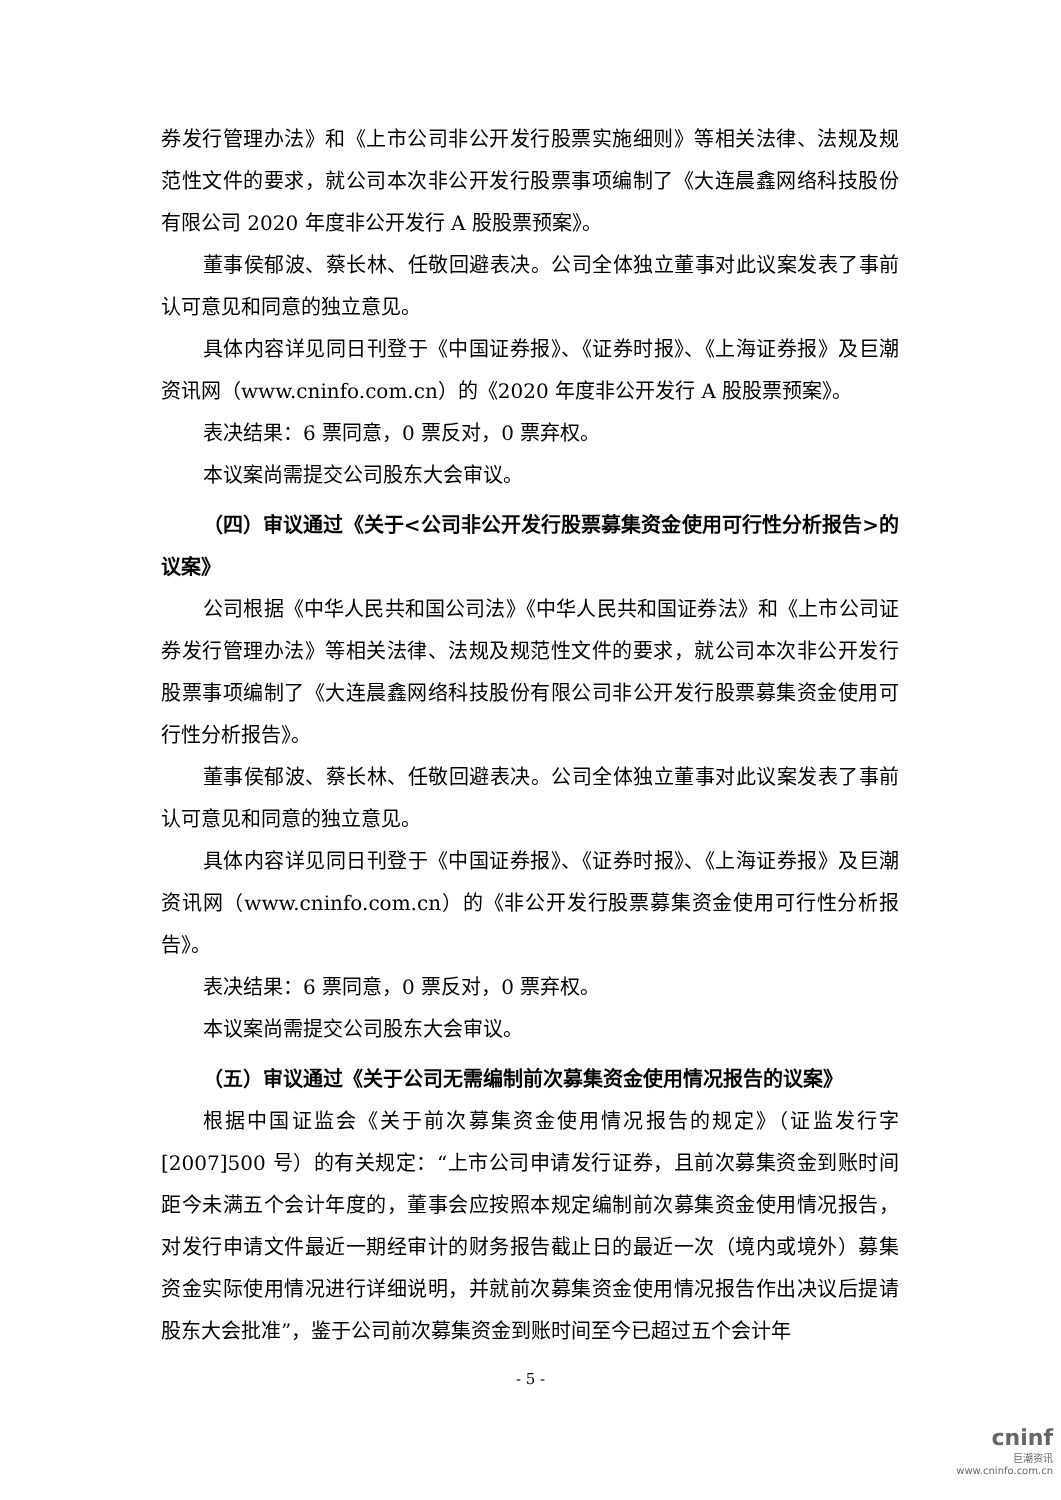券发行管理办法》和《上市公司非公开发行股票实施细则》等相关法律、法规及规范性文件的要求，就公司本次非公开发行股票事项编制了《大连晨鑫网络科技股份有限公司 2020 年度非公开发行 A 股股票预案》。
董事侯郁波、蔡长林、任敬回避表决。公司全体独立董事对此议案发表了事前认可意见和同意的独立意见。
具体内容详见同日刊登于《中国证券报》、《证券时报》、《上海证券报》及巨潮资讯网（www.cninfo.com.cn）的《2020 年度非公开发行 A 股股票预案》。
表决结果：6 票同意，0 票反对，0 票弃权。
本议案尚需提交公司股东大会审议。
（四）审议通过《关于<公司非公开发行股票募集资金使用可行性分析报告>的议案》
公司根据《中华人民共和国公司法》《中华人民共和国证券法》和《上市公司证券发行管理办法》等相关法律、法规及规范性文件的要求，就公司本次非公开发行股票事项编制了《大连晨鑫网络科技股份有限公司非公开发行股票募集资金使用可行性分析报告》。
董事侯郁波、蔡长林、任敬回避表决。公司全体独立董事对此议案发表了事前认可意见和同意的独立意见。
具体内容详见同日刊登于《中国证券报》、《证券时报》、《上海证券报》及巨潮资讯网（www.cninfo.com.cn）的《非公开发行股票募集资金使用可行性分析报告》。
表决结果：6 票同意，0 票反对，0 票弃权。
本议案尚需提交公司股东大会审议。
（五）审议通过《关于公司无需编制前次募集资金使用情况报告的议案》
根据中国证监会《关于前次募集资金使用情况报告的规定》（证监发行字[2007]500 号）的有关规定：“上市公司申请发行证券，且前次募集资金到账时间距今未满五个会计年度的，董事会应按照本规定编制前次募集资金使用情况报告，对发行申请文件最近一期经审计的财务报告截止日的最近一次（境内或境外）募集资金实际使用情况进行详细说明，并就前次募集资金使用情况报告作出决议后提请股东大会批准”，鉴于公司前次募集资金到账时间至今已超过五个会计年
- 5 -
cninf
巨潮资讯
www.cninfo.com.cn